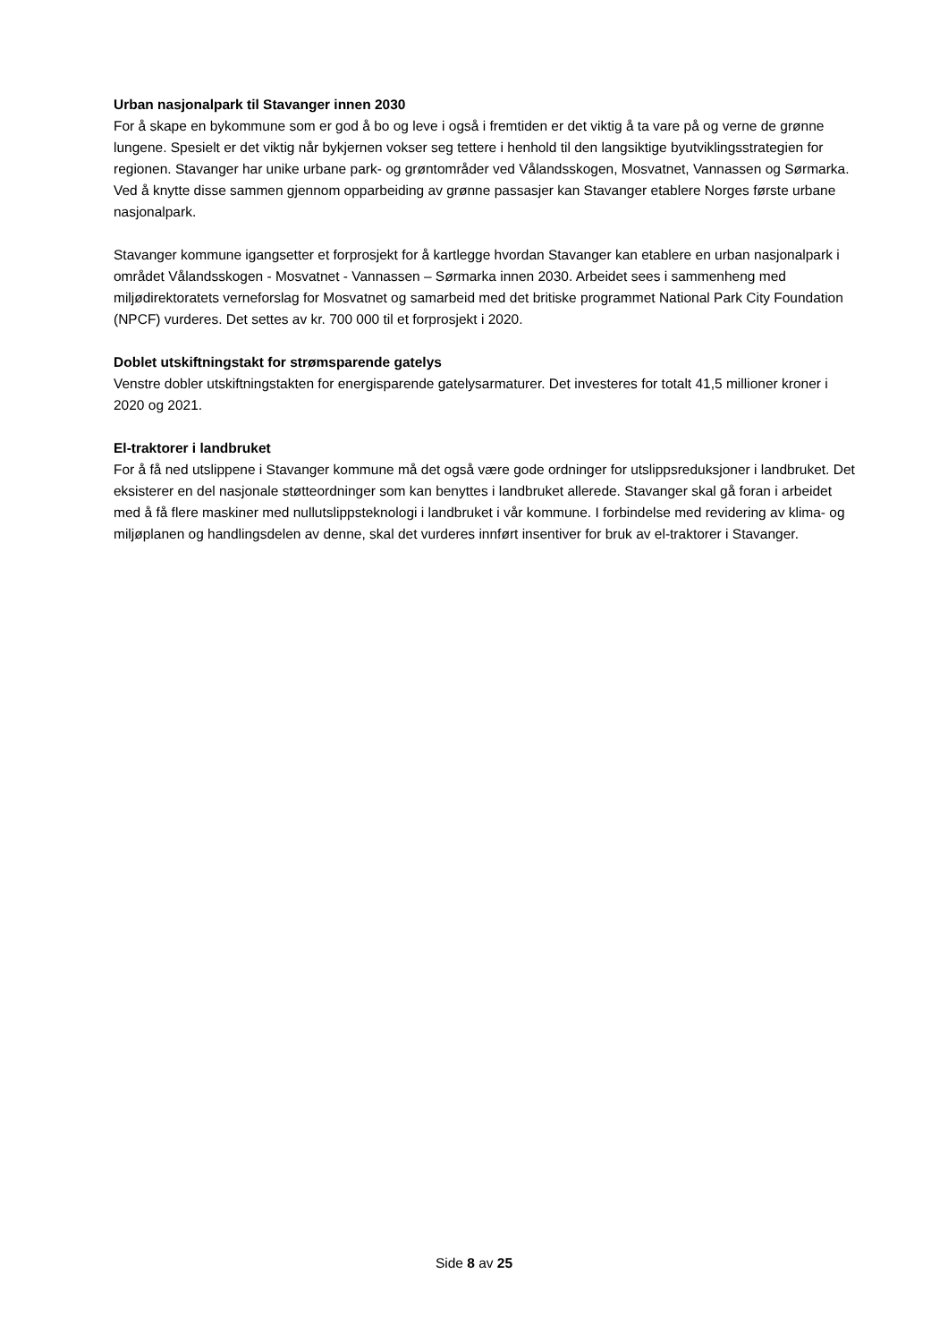Urban nasjonalpark til Stavanger innen 2030
For å skape en bykommune som er god å bo og leve i også i fremtiden er det viktig å ta vare på og verne de grønne lungene. Spesielt er det viktig når bykjernen vokser seg tettere i henhold til den langsiktige byutviklingsstrategien for regionen. Stavanger har unike urbane park- og grøntområder ved Vålandsskogen, Mosvatnet, Vannassen og Sørmarka. Ved å knytte disse sammen gjennom opparbeiding av grønne passasjer kan Stavanger etablere Norges første urbane nasjonalpark.
Stavanger kommune igangsetter et forprosjekt for å kartlegge hvordan Stavanger kan etablere en urban nasjonalpark i området Vålandsskogen - Mosvatnet - Vannassen – Sørmarka innen 2030. Arbeidet sees i sammenheng med miljødirektoratets verneforslag for Mosvatnet og samarbeid med det britiske programmet National Park City Foundation (NPCF) vurderes. Det settes av kr. 700 000 til et forprosjekt i 2020.
Doblet utskiftningstakt for strømsparende gatelys
Venstre dobler utskiftningstakten for energisparende gatelysarmaturer. Det investeres for totalt 41,5 millioner kroner i 2020 og 2021.
El-traktorer i landbruket
For å få ned utslippene i Stavanger kommune må det også være gode ordninger for utslippsreduksjoner i landbruket. Det eksisterer en del nasjonale støtteordninger som kan benyttes i landbruket allerede. Stavanger skal gå foran i arbeidet med å få flere maskiner med nullutslippsteknologi i landbruket i vår kommune. I forbindelse med revidering av klima- og miljøplanen og handlingsdelen av denne, skal det vurderes innført insentiver for bruk av el-traktorer i Stavanger.
Side 8 av 25